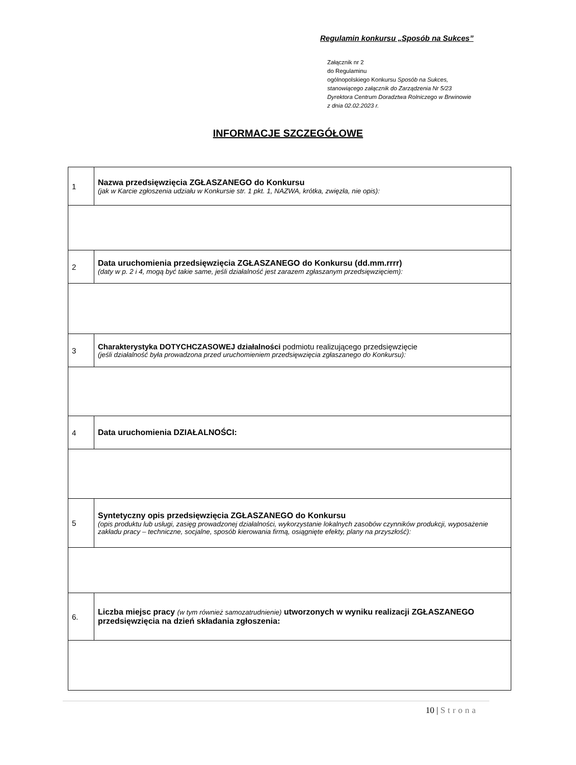Regulamin konkursu „Sposób na Sukces”
Załącznik nr 2
do Regulaminu
ogólnopolskiego Konkursu Sposób na Sukces,
stanowiącego załącznik do Zarządzenia Nr 5/23
Dyrektora Centrum Doradztwa Rolniczego w Brwinowie
z dnia 02.02.2023 r.
INFORMACJE SZCZEGÓŁOWE
| 1 | Nazwa przedsięwzięcia ZGŁASZANEGO do Konkursu (jak w Karcie zgłoszenia udziału w Konkursie str. 1 pkt. 1, NAZWA, krótka, zwięzła, nie opis): |
| 2 | Data uruchomienia przedsięwzięcia ZGŁASZANEGO do Konkursu (dd.mm.rrrr) (daty w p. 2 i 4, mogą być takie same, jeśli działalność jest zarazem zgłaszanym przedsięwzięciem): |
| 3 | Charakterystyka DOTYCHCZASOWEJ działalności podmiotu realizującego przedsięwzięcie (jeśli działalność była prowadzona przed uruchomieniem przedsięwzięcia zgłaszanego do Konkursu): |
| 4 | Data uruchomienia DZIAŁALNOŚCI: |
| 5 | Syntetyczny opis przedsięwzięcia ZGŁASZANEGO do Konkursu (opis produktu lub usługi, zasięg prowadzonej działalności, wykorzystanie lokalnych zasobów czynników produkcji, wyposażenie zakładu pracy – techniczne, socjalne, sposób kierowania firmą, osiągnięte efekty, plany na przyszłość): |
| 6. | Liczba miejsc pracy (w tym również samozatrudnienie) utworzonych w wyniku realizacji ZGŁASZANEGO przedsięwzięcia na dzień składania zgłoszenia: |
10 | Strona